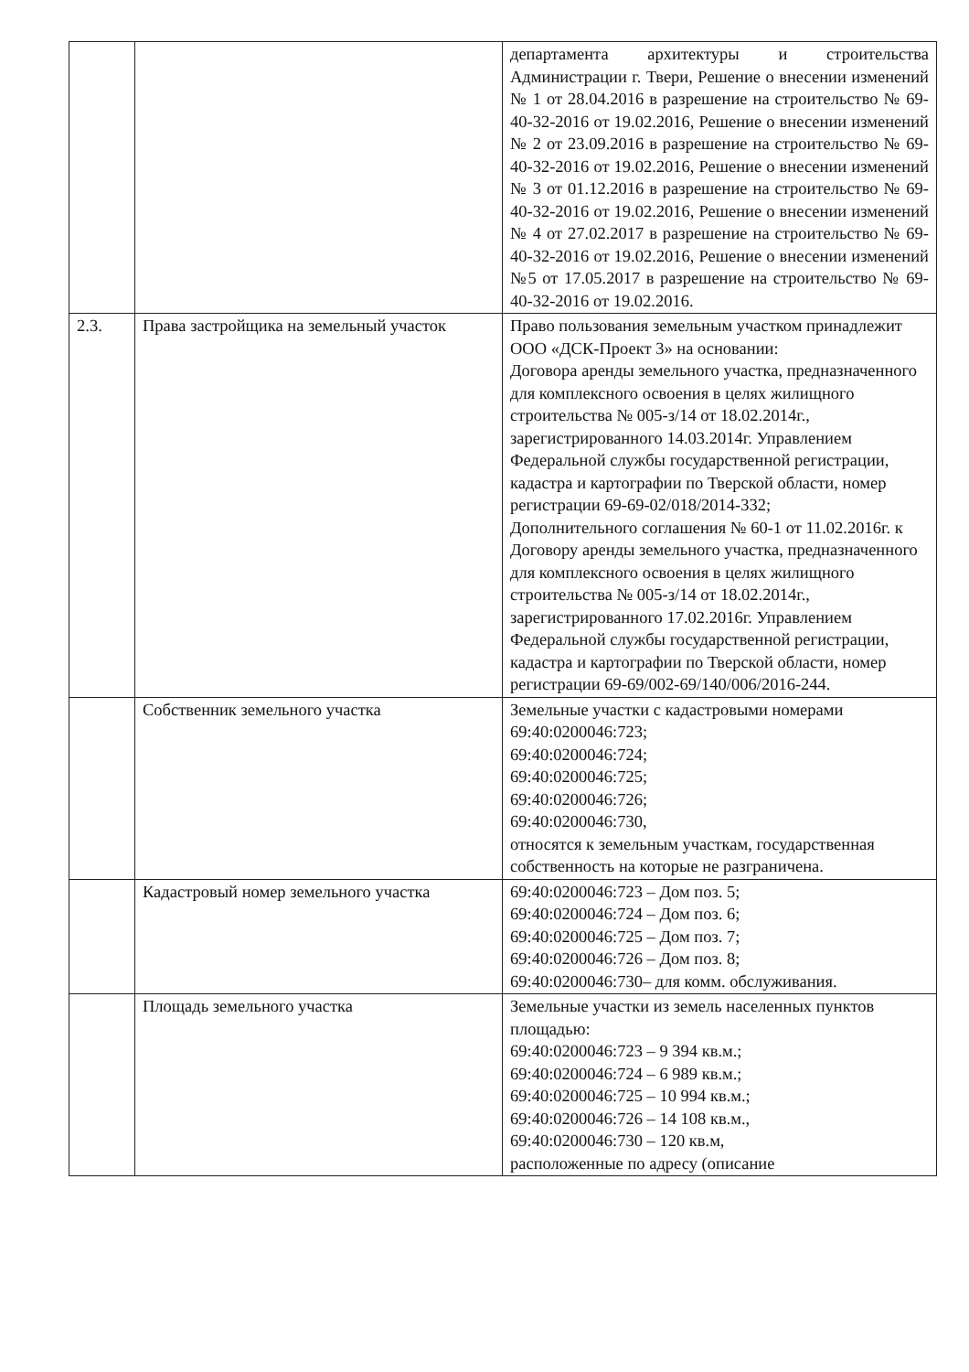| | | департамента архитектуры и строительства Администрации г. Твери, Решение о внесении изменений № 1 от 28.04.2016 в разрешение на строительство № 69-40-32-2016 от 19.02.2016, Решение о внесении изменений № 2 от 23.09.2016 в разрешение на строительство № 69-40-32-2016 от 19.02.2016, Решение о внесении изменений № 3 от 01.12.2016 в разрешение на строительство № 69-40-32-2016 от 19.02.2016, Решение о внесении изменений № 4 от 27.02.2017 в разрешение на строительство № 69-40-32-2016 от 19.02.2016, Решение о внесении изменений №5 от 17.05.2017 в разрешение на строительство № 69-40-32-2016 от 19.02.2016. |
| 2.3. | Права застройщика на земельный участок | Право пользования земельным участком принадлежит ООО «ДСК-Проект 3» на основании: Договора аренды земельного участка, предназначенного для комплексного освоения в целях жилищного строительства № 005-з/14 от 18.02.2014г., зарегистрированного 14.03.2014г. Управлением Федеральной службы государственной регистрации, кадастра и картографии по Тверской области, номер регистрации 69-69-02/018/2014-332; Дополнительного соглашения № 60-1 от 11.02.2016г. к Договору аренды земельного участка, предназначенного для комплексного освоения в целях жилищного строительства № 005-з/14 от 18.02.2014г., зарегистрированного 17.02.2016г. Управлением Федеральной службы государственной регистрации, кадастра и картографии по Тверской области, номер регистрации 69-69/002-69/140/006/2016-244. |
| | Собственник земельного участка | Земельные участки с кадастровыми номерами 69:40:0200046:723; 69:40:0200046:724; 69:40:0200046:725; 69:40:0200046:726; 69:40:0200046:730, относятся к земельным участкам, государственная собственность на которые не разграничена. |
| | Кадастровый номер земельного участка | 69:40:0200046:723 – Дом поз. 5; 69:40:0200046:724 – Дом поз. 6; 69:40:0200046:725 – Дом поз. 7; 69:40:0200046:726 – Дом поз. 8; 69:40:0200046:730– для комм. обслуживания. |
| | Площадь земельного участка | Земельные участки из земель населенных пунктов площадью: 69:40:0200046:723 – 9 394 кв.м.; 69:40:0200046:724 – 6 989 кв.м.; 69:40:0200046:725 – 10 994 кв.м.; 69:40:0200046:726 – 14 108 кв.м., 69:40:0200046:730 – 120 кв.м, расположенные по адресу (описание |